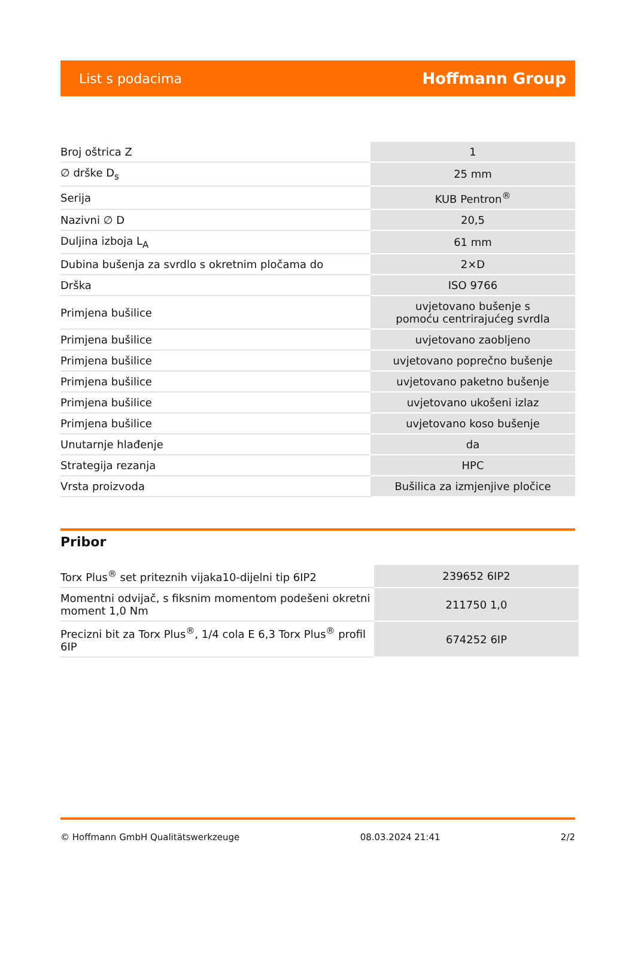List s podacima Hoffmann Group
| Broj oštrica Z | 1 |
| ∅ drške D<sub>s</sub> | 25 mm |
| Serija | KUB Pentron<sup>®</sup> |
| Nazivni ∅ D | 20,5 |
| Duljina izboja L<sub>A</sub> | 61 mm |
| Dubina bušenja za svrdlo s okretnim pločama do | 2×D |
| Drška | ISO 9766 |
| Primjena bušilice | uvjetovano bušenje s pomoću centrirajućeg svrdla |
| Primjena bušilice | uvjetovano zaobljeno |
| Primjena bušilice | uvjetovano poprečno bušenje |
| Primjena bušilice | uvjetovano paketno bušenje |
| Primjena bušilice | uvjetovano ukošeni izlaz |
| Primjena bušilice | uvjetovano koso bušenje |
| Unutarnje hlađenje | da |
| Strategija rezanja | HPC |
| Vrsta proizvoda | Bušilica za izmjenjive pločice |
Pribor
| Torx Plus<sup>®</sup> set priteznih vijaka10-dijelni tip 6IP2 | 239652 6IP2 |
| Momentni odvijač, s fiksnim momentom podešeni okretni moment 1,0 Nm | 211750 1,0 |
| Precizni bit za Torx Plus<sup>®</sup>, 1/4 cola E 6,3 Torx Plus<sup>®</sup> profil 6IP | 674252 6IP |
© Hoffmann GmbH Qualitätswerkzeuge 08.03.2024 21:41 2/2